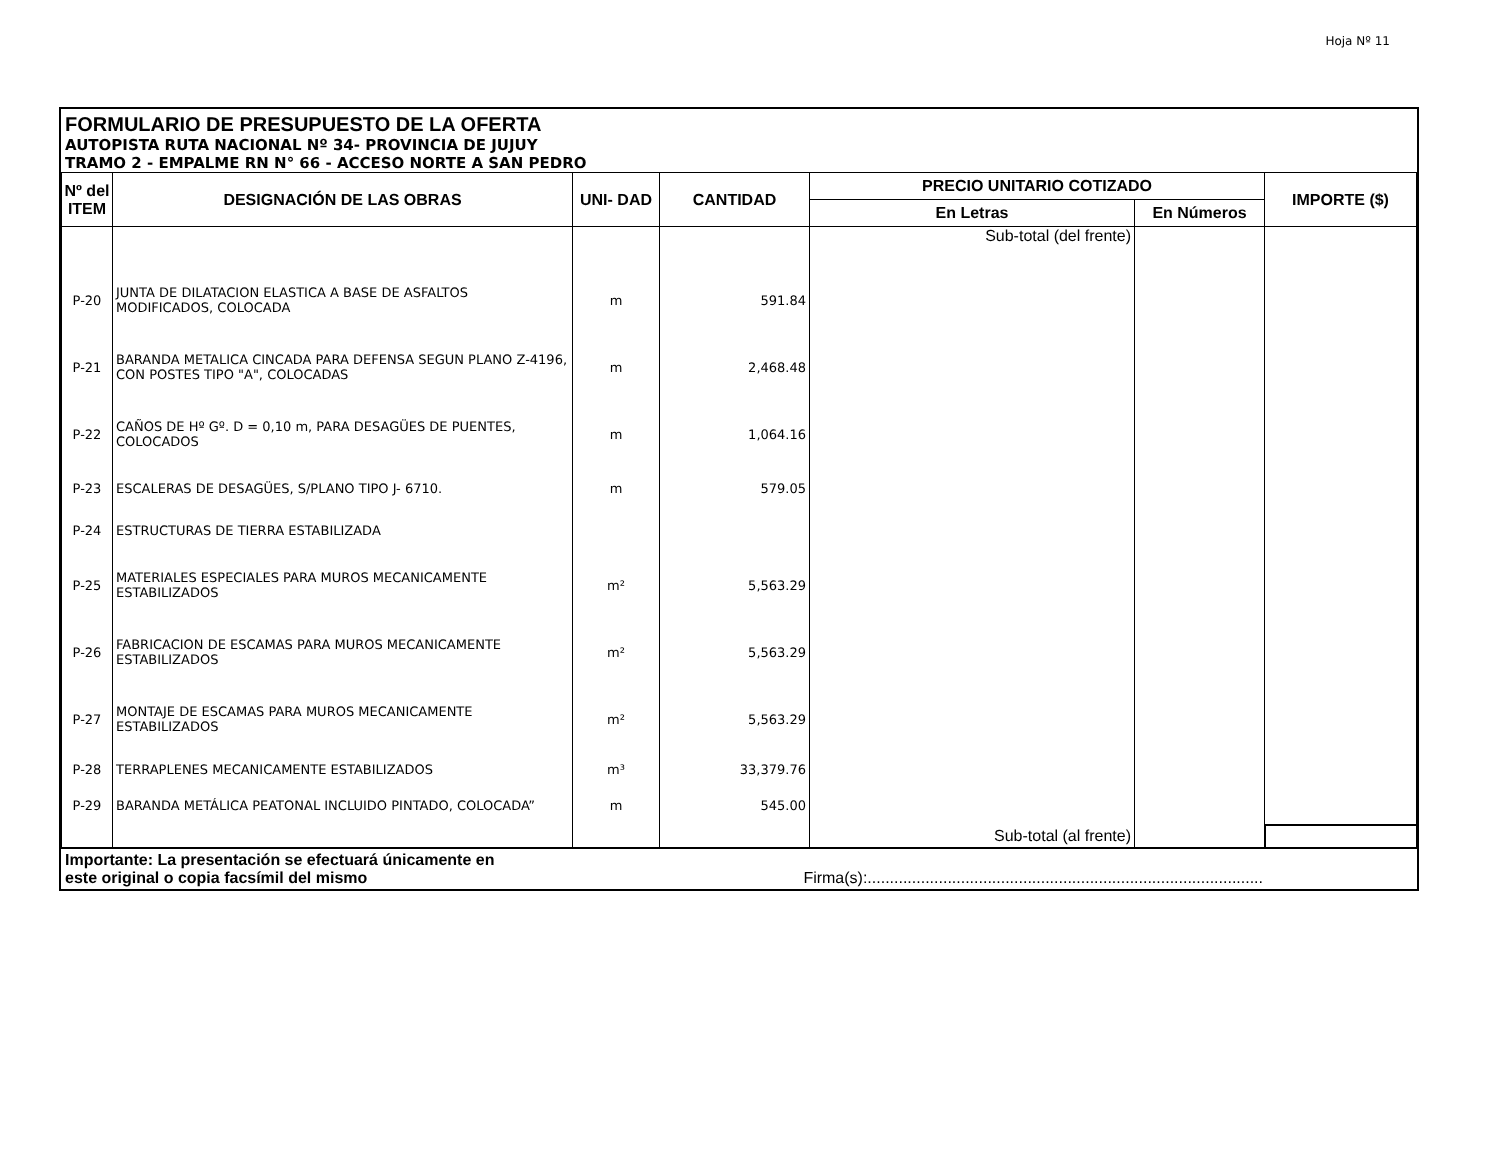Hoja Nº 11
FORMULARIO DE PRESUPUESTO DE LA OFERTA
AUTOPISTA RUTA NACIONAL Nº 34- PROVINCIA DE JUJUY
TRAMO 2 - EMPALME RN N° 66 - ACCESO NORTE A SAN PEDRO
| Nº del ITEM | DESIGNACIÓN DE LAS OBRAS | UNI- DAD | CANTIDAD | PRECIO UNITARIO COTIZADO | | IMPORTE ($) |
| --- | --- | --- | --- | --- | --- | --- |
| | | | | En Letras | En Números | |
| | | | | Sub-total (del frente) | | |
| P-20 | JUNTA DE DILATACION ELASTICA A BASE DE ASFALTOS MODIFICADOS, COLOCADA | m | 591.84 | | | |
| P-21 | BARANDA METALICA CINCADA PARA DEFENSA SEGUN PLANO Z-4196, CON POSTES TIPO "A", COLOCADAS | m | 2,468.48 | | | |
| P-22 | CAÑOS DE Hº Gº. D = 0,10 m, PARA DESAGÜES DE PUENTES, COLOCADOS | m | 1,064.16 | | | |
| P-23 | ESCALERAS DE DESAGÜES, S/PLANO TIPO J- 6710. | m | 579.05 | | | |
| P-24 | ESTRUCTURAS DE TIERRA ESTABILIZADA | | | | | |
| P-25 | MATERIALES ESPECIALES PARA MUROS MECANICAMENTE ESTABILIZADOS | m² | 5,563.29 | | | |
| P-26 | FABRICACION DE ESCAMAS PARA MUROS MECANICAMENTE ESTABILIZADOS | m² | 5,563.29 | | | |
| P-27 | MONTAJE DE ESCAMAS PARA MUROS MECANICAMENTE ESTABILIZADOS | m² | 5,563.29 | | | |
| P-28 | TERRAPLENES MECANICAMENTE ESTABILIZADOS | m³ | 33,379.76 | | | |
| P-29 | BARANDA METÁLICA PEATONAL INCLUIDO PINTADO, COLOCADA” | m | 545.00 | | | |
| | | | | Sub-total (al frente) | | |
Importante: La presentación se efectuará únicamente en
este original o copia facsímil del mismo Firma(s):.........................................................................................